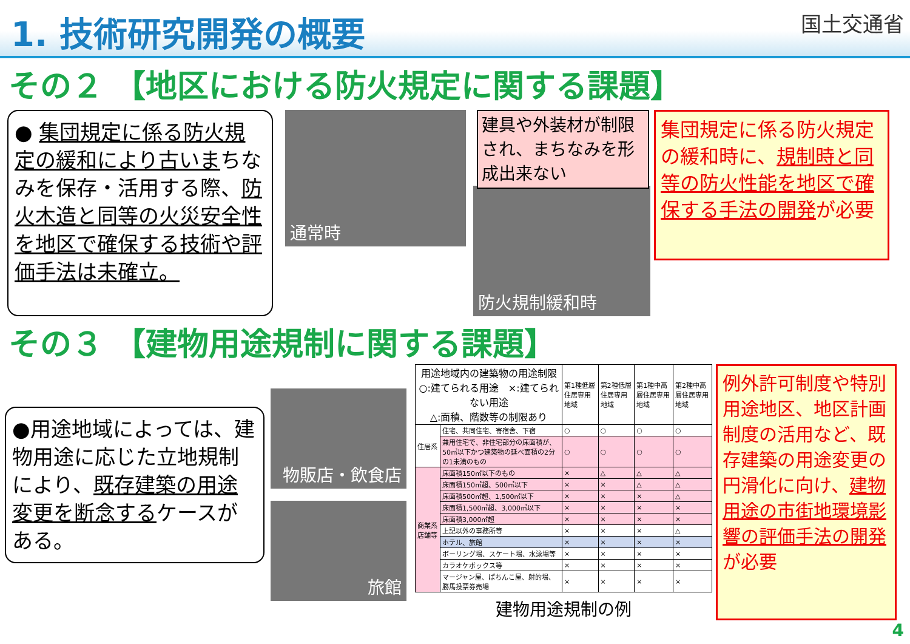1. 技術研究開発の概要
国土交通省
その２ 【地区における防火規定に関する課題】
● 集団規定に係る防火規定の緩和により古いまちなみを保存・活用する際、防火木造と同等の火災安全性を地区で確保する技術や評価手法は未確立。
通常時
建具や外装材が制限され、まちなみを形成出来ない
防火規制緩和時
集団規定に係る防火規定の緩和時に、規制時と同等の防火性能を地区で確保する手法の開発が必要
その３ 【建物用途規制に関する課題】
●用途地域によっては、建物用途に応じた立地規制により、既存建築の用途変更を断念するケースがある。
物販店・飲食店
旅館
| 用途地域内の建築物の用途制限 ○:建てられる用途 ×:建てられない用途 △:面積、階数等の制限あり | | 第1種低層住居専用地域 | 第2種低層住居専用地域 | 第1種中高層住居専用地域 | 第2種中高層住居専用地域 |
| 住居系 | 住宅、共同住宅、寄宿舎、下宿 | ○ | ○ | ○ | ○ |
| | 兼用住宅で、非住宅部分の床面積が、50㎡以下かつ建築物の延べ面積の2分の1未満のもの | ○ | ○ | ○ | ○ |
| 商業系 店舗等 | 床面積150㎡以下のもの | × | △ | △ | △ |
| | 床面積150㎡超、500㎡以下 | × | × | △ | △ |
| | 床面積500㎡超、1,500㎡以下 | × | × | × | △ |
| | 床面積1,500㎡超、3,000㎡以下 | × | × | × | × |
| | 床面積3,000㎡超 | × | × | × | × |
| | 上記以外の事務所等 | × | × | × | △ |
| | ホテル、旅館 | × | × | × | × |
| | ボーリング場、スケート場、水泳場等 | × | × | × | × |
| | カラオケボックス等 | × | × | × | × |
| | マージャン屋、ぱちんこ屋、射的場、勝馬投票券売場 | × | × | × | × |
建物用途規制の例
例外許可制度や特別用途地区、地区計画制度の活用など、既存建築の用途変更の円滑化に向け、建物用途の市街地環境影響の評価手法の開発が必要
4